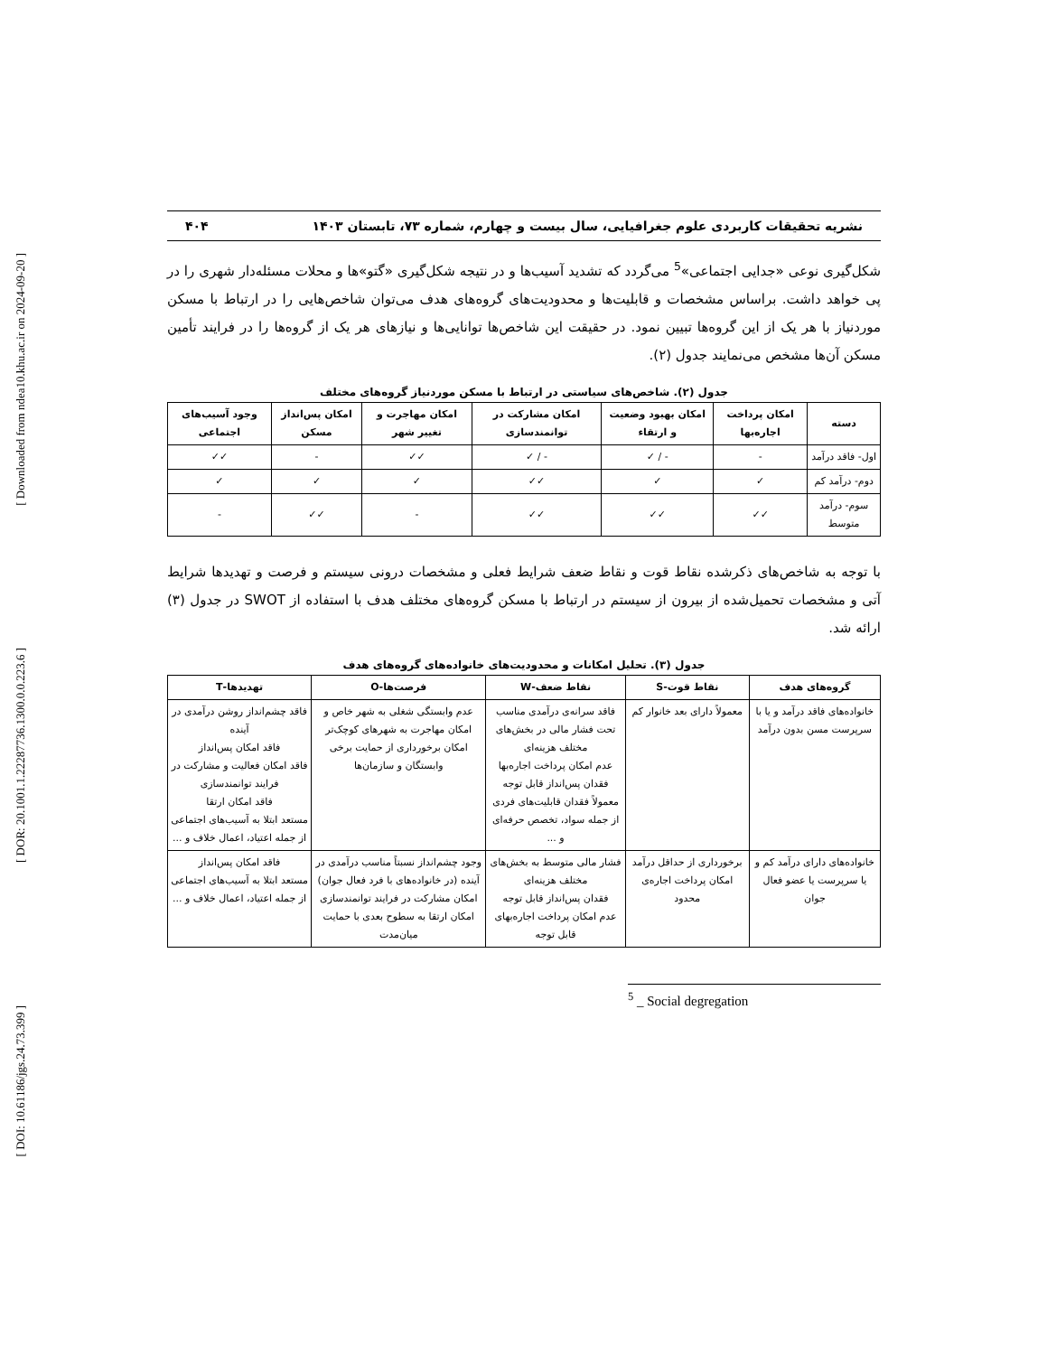[ Downloaded from ndea10.khu.ac.ir on 2024-09-20 ]
[ DOR: 20.1001.1.22287736.1300.0.0.223.6 ]
[ DOI: 10.61186/jgs.24.73.399 ]
نشریه تحقیقات کاربردی علوم جغرافیایی، سال بیست و چهارم، شماره ۷۳، تابستان ۱۴۰۳ ۴۰۴
شکل‌گیری نوعی «جدایی اجتماعی»<sup>5</sup> می‌گردد که تشدید آسیب‌ها و در نتیجه شکل‌گیری «گتو»ها و محلات مسئله‌دار شهری را در پی خواهد داشت. براساس مشخصات و قابلیت‌ها و محدودیت‌های گروه‌های هدف می‌توان شاخص‌هایی را در ارتباط با مسکن موردنیاز با هر یک از این گروه‌ها تبیین نمود. در حقیقت این شاخص‌ها توانایی‌ها و نیازهای هر یک از گروه‌ها را در فرایند تأمین مسکن آن‌ها مشخص می‌نمایند جدول (۲).
جدول (۲). شاخص‌های سیاستی در ارتباط با مسکن موردنیاز گروه‌های مختلف
| دسته | امکان پرداخت اجاره‌بها | امکان بهبود وضعیت و ارتقاء | امکان مشارکت در توانمندسازی | امکان مهاجرت و تغییر شهر | امکان پس‌انداز مسکن | وجود آسیب‌های اجتماعی |
| --- | --- | --- | --- | --- | --- | --- |
| اول- فاقد درآمد | - | - / ✓ | - / ✓ | ✓✓ | - | ✓✓ |
| دوم- درآمد کم | ✓ | ✓ | ✓✓ | ✓ | ✓ | ✓ |
| سوم- درآمد متوسط | ✓✓ | ✓✓ | ✓✓ | - | ✓✓ | - |
با توجه به شاخص‌های ذکرشده نقاط قوت و نقاط ضعف شرایط فعلی و مشخصات درونی سیستم و فرصت و تهدیدها شرایط آتی و مشخصات تحمیل‌شده از بیرون از سیستم در ارتباط با مسکن گروه‌های مختلف هدف با استفاده از SWOT در جدول (۳) ارائه شد.
جدول (۳). تحلیل امکانات و محدودیت‌های خانواده‌های گروه‌های هدف
| گروه‌های هدف | نقاط قوت-S | نقاط ضعف-W | فرصت‌ها-O | تهدیدها-T |
| --- | --- | --- | --- | --- |
| خانواده‌های فاقد درآمد و یا با سرپرست مسن بدون درآمد | معمولاً دارای بعد خانوار کم | فاقد سرانه‌ی درآمدی مناسب تحت فشار مالی در بخش‌های مختلف هزینه‌ای عدم امکان پرداخت اجاره‌بها فقدان پس‌انداز قابل توجه معمولاً فقدان قابلیت‌های فردی از جمله سواد، تخصص حرفه‌ای و ... | عدم وابستگی شغلی به شهر خاص و امکان مهاجرت به شهرهای کوچک‌تر امکان برخورداری از حمایت برخی وابستگان و سازمان‌ها | فاقد چشم‌انداز روشن درآمدی در آینده فاقد امکان پس‌انداز فاقد امکان فعالیت و مشارکت در فرایند توانمندسازی فاقد امکان ارتقا مستعد ابتلا به آسیب‌های اجتماعی از جمله اعتیاد، اعمال خلاف و ... |
| خانواده‌های دارای درآمد کم و یا سرپرست یا عضو فعال جوان | برخورداری از حداقل درآمد امکان پرداخت اجاره‌ی محدود | فشار مالی متوسط به بخش‌های مختلف هزینه‌ای فقدان پس‌انداز قابل توجه عدم امکان پرداخت اجاره‌بهای قابل توجه | وجود چشم‌انداز نسبتاً مناسب درآمدی در آینده (در خانواده‌های با فرد فعال جوان) امکان مشارکت در فرایند توانمندسازی امکان ارتقا به سطوح بعدی با حمایت میان‌مدت | فاقد امکان پس‌انداز مستعد ابتلا به آسیب‌های اجتماعی از جمله اعتیاد، اعمال خلاف و ... |
<sup>5</sup> _ Social degregation